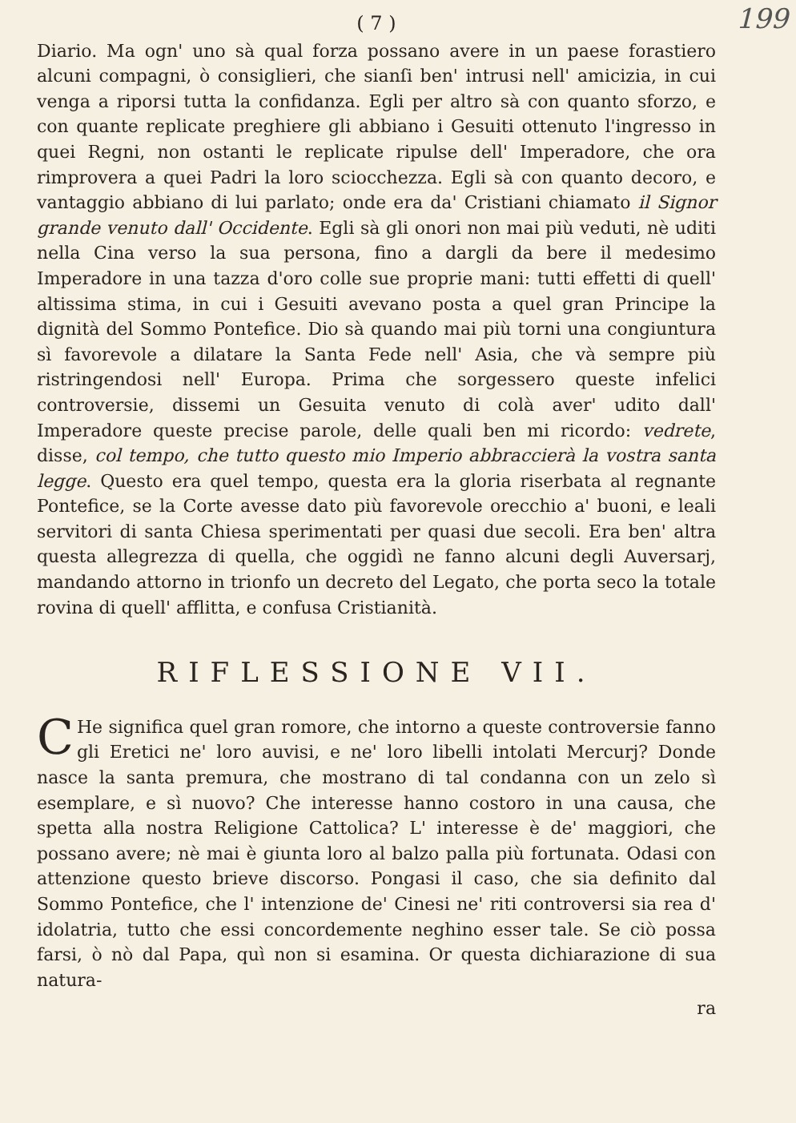( 7 ) 199
Diario. Ma ogn' uno sà qual forza possano avere in un paese forastiero alcuni compagni, ò consiglieri, che sianſi ben' intrusi nell' amicizia, in cui venga a riporsi tutta la confidanza. Egli per altro sà con quanto sforzo, e con quante replicate preghiere gli abbiano i Gesuiti ottenuto l'ingresso in quei Regni, non ostanti le replicate ripulse dell' Imperadore, che ora rimprovera a quei Padri la loro sciocchezza. Egli sà con quanto decoro, e vantaggio abbiano di lui parlato; onde era da' Cristiani chiamato il Signor grande venuto dall' Occidente. Egli sà gli onori non mai più veduti, nè uditi nella Cina verso la sua persona, fino a dargli da bere il medesimo Imperadore in una tazza d'oro colle sue proprie mani: tutti effetti di quell' altissima stima, in cui i Gesuiti avevano posta a quel gran Principe la dignità del Sommo Pontefice. Dio sà quando mai più torni una congiuntura sì favorevole a dilatare la Santa Fede nell' Asia, che và sempre più ristringendosi nell' Europa. Prima che sorgessero queste infelici controversie, dissemi un Gesuita venuto di colà aver' udito dall' Imperadore queste precise parole, delle quali ben mi ricordo: vedrete, disse, col tempo, che tutto questo mio Imperio abbraccierà la vostra santa legge. Questo era quel tempo, questa era la gloria riserbata al regnante Pontefice, se la Corte avesse dato più favorevole orecchio a' buoni, e leali servitori di santa Chiesa sperimentati per quasi due secoli. Era ben' altra questa allegrezza di quella, che oggidì ne fanno alcuni degli Auversarj, mandando attorno in trionfo un decreto del Legato, che porta seco la totale rovina di quell' afflitta, e confusa Cristianità.
RIFLESSIONE VII.
CHe significa quel gran romore, che intorno a queste controversie fanno gli Eretici ne' loro auvisi, e ne' loro libelli intolati Mercurj? Donde nasce la santa premura, che mostrano di tal condanna con un zelo sì esemplare, e sì nuovo? Che interesse hanno costoro in una causa, che spetta alla nostra Religione Cattolica? L' interesse è de' maggiori, che possano avere; nè mai è giunta loro al balzo palla più fortunata. Odasi con attenzione questo brieve discorso. Pongasi il caso, che sia definito dal Sommo Pontefice, che l' intenzione de' Cinesi ne' riti controversi sia rea d' idolatria, tutto che essi concordemente neghino esser tale. Se ciò possa farsi, ò nò dal Papa, quì non si esamina. Or questa dichiarazione di sua natura-
ra